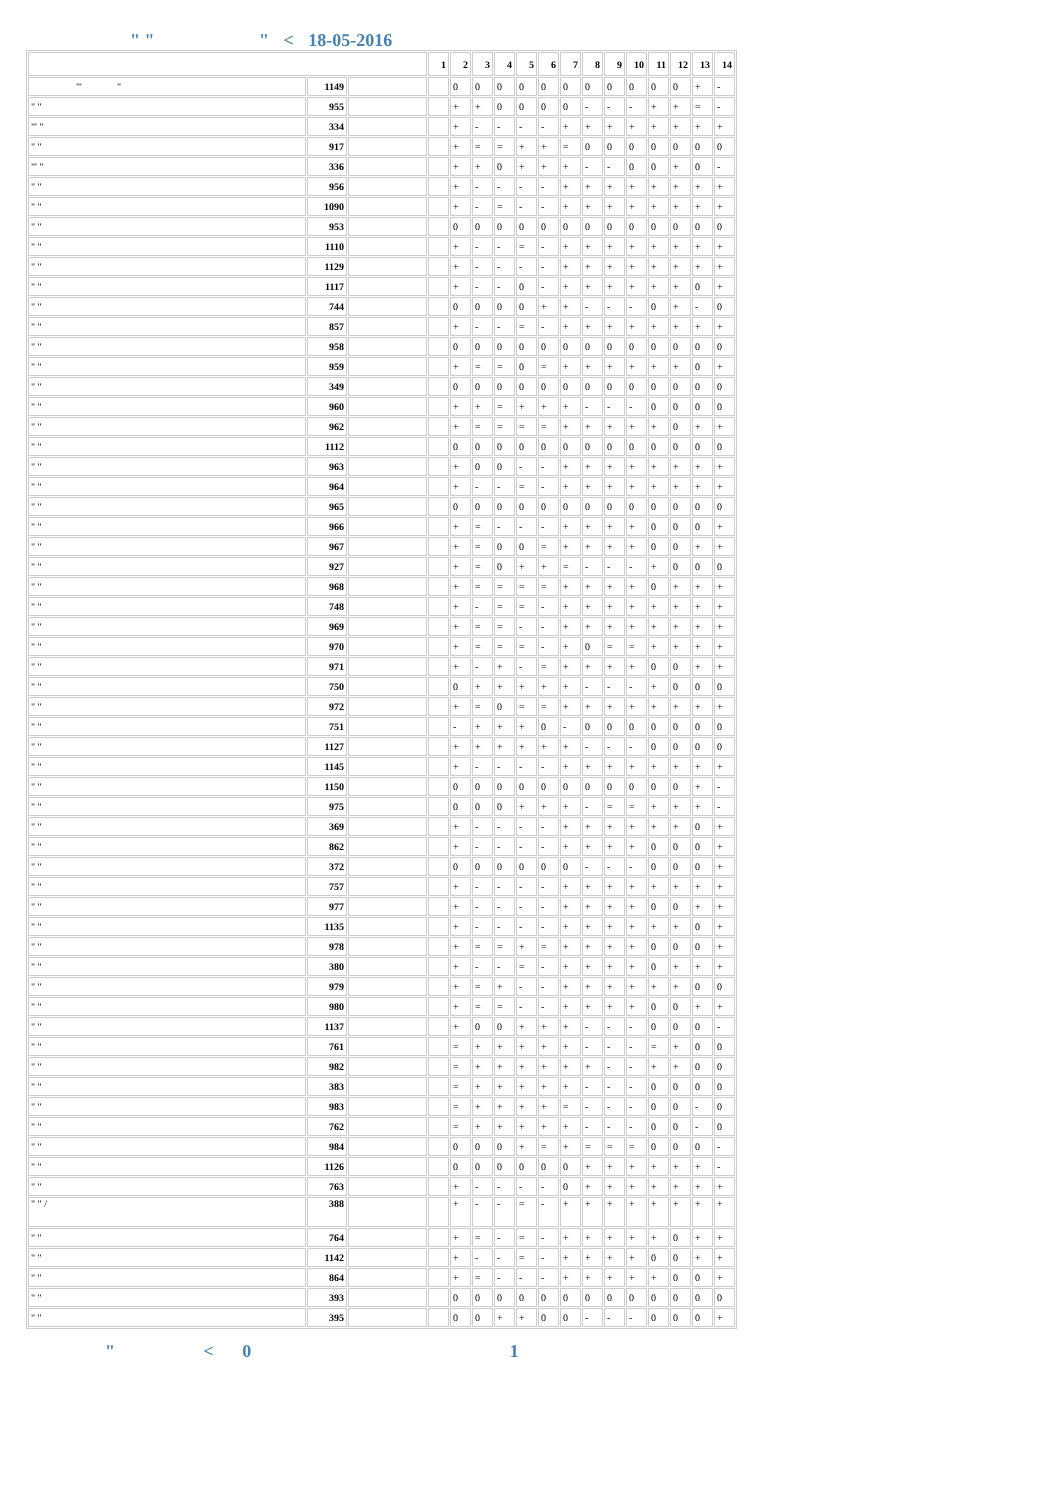" " " < 18-05-2016
| | | | 1 | 2 | 3 | 4 | 5 | 6 | 7 | 8 | 9 | 10 | 11 | 12 | 13 | 14 |
| --- | --- | --- | --- | --- | --- | --- | --- | --- | --- | --- | --- | --- | --- | --- | --- | --- |
| "' " | 1149 | | | 0 | 0 | 0 | 0 | 0 | 0 | 0 | 0 | 0 | 0 | 0 | + | - |
| " " | 955 | | | + | + | 0 | 0 | 0 | 0 | - | - | - | + | + | = | - |
| "' " | 334 | | | + | - | - | - | - | + | + | + | + | + | + | + | + |
| " " | 917 | | | + | = | = | + | + | = | 0 | 0 | 0 | 0 | 0 | 0 | 0 |
| "' " | 336 | | | + | + | 0 | + | + | + | - | - | 0 | 0 | + | 0 | - |
| " " | 956 | | | + | - | - | - | - | + | + | + | + | + | + | + | + |
| " " | 1090 | | | + | - | = | - | - | + | + | + | + | + | + | + | + |
| " " | 953 | | | 0 | 0 | 0 | 0 | 0 | 0 | 0 | 0 | 0 | 0 | 0 | 0 | 0 |
| " " | 1110 | | | + | - | - | = | - | + | + | + | + | + | + | + | + |
| " " | 1129 | | | + | - | - | - | - | + | + | + | + | + | + | + | + |
| " " | 1117 | | | + | - | - | 0 | - | + | + | + | + | + | + | 0 | + |
| " " | 744 | | | 0 | 0 | 0 | 0 | + | + | - | - | - | 0 | + | - | 0 |
| " " | 857 | | | + | - | - | = | - | + | + | + | + | + | + | + | + |
| " " | 958 | | | 0 | 0 | 0 | 0 | 0 | 0 | 0 | 0 | 0 | 0 | 0 | 0 | 0 |
| " " | 959 | | | + | = | = | 0 | = | + | + | + | + | + | + | 0 | + |
| " " | 349 | | | 0 | 0 | 0 | 0 | 0 | 0 | 0 | 0 | 0 | 0 | 0 | 0 | 0 |
| " " | 960 | | | + | + | = | + | + | + | - | - | - | 0 | 0 | 0 | 0 |
| " " | 962 | | | + | = | = | = | = | + | + | + | + | + | 0 | + | + |
| " " | 1112 | | | 0 | 0 | 0 | 0 | 0 | 0 | 0 | 0 | 0 | 0 | 0 | 0 | 0 |
| " " | 963 | | | + | 0 | 0 | - | - | + | + | + | + | + | + | + | + |
| " " | 964 | | | + | - | - | = | - | + | + | + | + | + | + | + | + |
| " " | 965 | | | 0 | 0 | 0 | 0 | 0 | 0 | 0 | 0 | 0 | 0 | 0 | 0 | 0 |
| " " | 966 | | | + | = | - | - | - | + | + | + | + | 0 | 0 | 0 | + |
| " " | 967 | | | + | = | 0 | 0 | = | + | + | + | + | 0 | 0 | + | + |
| " " | 927 | | | + | = | 0 | + | + | = | - | - | - | + | 0 | 0 | 0 |
| " " | 968 | | | + | = | = | = | = | + | + | + | + | 0 | + | + | + |
| " " | 748 | | | + | - | = | = | - | + | + | + | + | + | + | + | + |
| " " | 969 | | | + | = | = | - | - | + | + | + | + | + | + | + | + |
| " " | 970 | | | + | = | = | = | - | + | 0 | = | = | + | + | + | + |
| " " | 971 | | | + | - | + | - | = | + | + | + | + | 0 | 0 | + | + |
| " " | 750 | | | 0 | + | + | + | + | + | - | - | - | + | 0 | 0 | 0 |
| " " | 972 | | | + | = | 0 | = | = | + | + | + | + | + | + | + | + |
| " " | 751 | | | - | + | + | + | 0 | - | 0 | 0 | 0 | 0 | 0 | 0 | 0 |
| " " | 1127 | | | + | + | + | + | + | + | - | - | - | 0 | 0 | 0 | 0 |
| " " | 1145 | | | + | - | - | - | - | + | + | + | + | + | + | + | + |
| " " | 1150 | | | 0 | 0 | 0 | 0 | 0 | 0 | 0 | 0 | 0 | 0 | 0 | + | - |
| " " | 975 | | | 0 | 0 | 0 | + | + | + | - | = | = | + | + | + | - |
| " " | 369 | | | + | - | - | - | - | + | + | + | + | + | + | 0 | + |
| " " | 862 | | | + | - | - | - | - | + | + | + | + | 0 | 0 | 0 | + |
| " " | 372 | | | 0 | 0 | 0 | 0 | 0 | 0 | - | - | - | 0 | 0 | 0 | + |
| " " | 757 | | | + | - | - | - | - | + | + | + | + | + | + | + | + |
| " " | 977 | | | + | - | - | - | - | + | + | + | + | 0 | 0 | + | + |
| " " | 1135 | | | + | - | - | - | - | + | + | + | + | + | + | 0 | + |
| " " | 978 | | | + | = | = | + | = | + | + | + | + | 0 | 0 | 0 | + |
| " " | 380 | | | + | - | - | = | - | + | + | + | + | 0 | + | + | + |
| " " | 979 | | | + | = | + | - | - | + | + | + | + | + | + | 0 | 0 |
| " " | 980 | | | + | = | = | - | - | + | + | + | + | 0 | 0 | + | + |
| " " | 1137 | | | + | 0 | 0 | + | + | + | - | - | - | 0 | 0 | 0 | - |
| " " | 761 | | | = | + | + | + | + | + | - | - | - | = | + | 0 | 0 |
| " " | 982 | | | = | + | + | + | + | + | + | - | - | + | + | 0 | 0 |
| " " | 383 | | | = | + | + | + | + | + | - | - | - | 0 | 0 | 0 | 0 |
| " " | 983 | | | = | + | + | + | + | = | - | - | - | 0 | 0 | - | 0 |
| " " | 762 | | | = | + | + | + | + | + | - | - | - | 0 | 0 | - | 0 |
| " " | 984 | | | 0 | 0 | 0 | + | = | + | = | = | = | 0 | 0 | 0 | - |
| " " | 1126 | | | 0 | 0 | 0 | 0 | 0 | 0 | + | + | + | + | + | + | - |
| " " | 763 | | | + | - | - | - | - | 0 | + | + | + | + | + | + | + |
| " " / | 388 | | | + | - | - | = | - | + | + | + | + | + | + | + | + |
| " " | 764 | | | + | = | - | = | - | + | + | + | + | + | 0 | + | + |
| " " | 1142 | | | + | - | - | = | - | + | + | + | + | 0 | 0 | + | + |
| " " | 864 | | | + | = | - | - | - | + | + | + | + | + | 0 | 0 | + |
| " " | 393 | | | 0 | 0 | 0 | 0 | 0 | 0 | 0 | 0 | 0 | 0 | 0 | 0 | 0 |
| " " | 395 | | | 0 | 0 | + | + | 0 | 0 | - | - | - | 0 | 0 | 0 | + |
" < 0 1